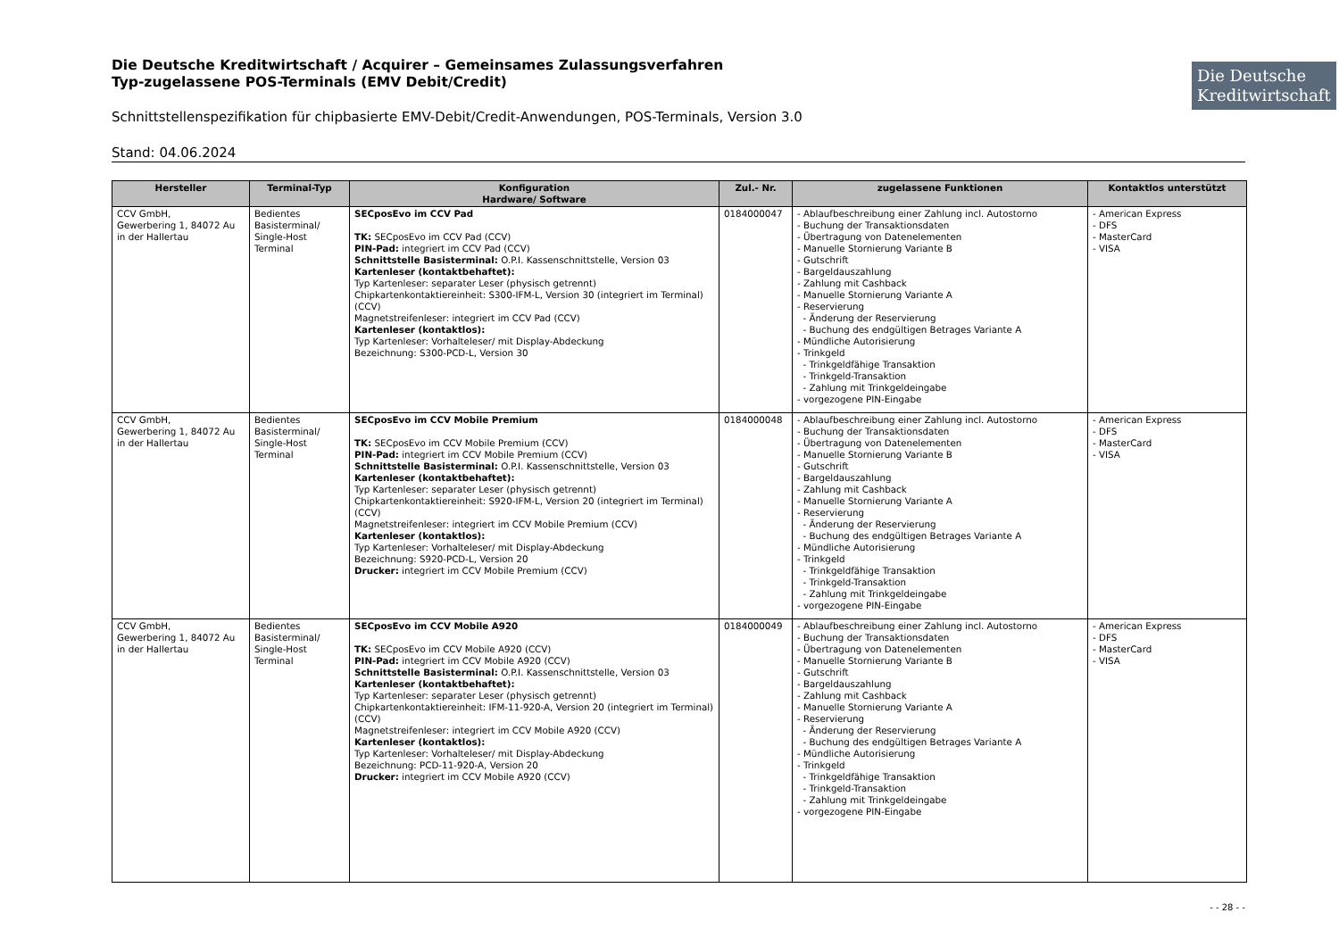Die Deutsche Kreditwirtschaft / Acquirer – Gemeinsames Zulassungsverfahren
Typ-zugelassene POS-Terminals (EMV Debit/Credit)
Die Deutsche Kreditwirtschaft
Schnittstellenspezifikation für chipbasierte EMV-Debit/Credit-Anwendungen, POS-Terminals, Version 3.0
Stand: 04.06.2024
| Hersteller | Terminal-Typ | Konfiguration Hardware/ Software | Zul.- Nr. | zugelassene Funktionen | Kontaktlos unterstützt |
| --- | --- | --- | --- | --- | --- |
| CCV GmbH, Gewerbering 1, 84072 Au in der Hallertau | Bedientes Basisterminal/ Single-Host Terminal | SECposEvo im CCV Pad TK: SECposEvo im CCV Pad (CCV) PIN-Pad: integriert im CCV Pad (CCV) Schnittstelle Basisterminal: O.P.I. Kassenschnittstelle, Version 03 Kartenleser (kontaktbehaftet): Typ Kartenleser: separater Leser (physisch getrennt) Chipkartenkontaktiereinheit: S300-IFM-L, Version 30 (integriert im Terminal) (CCV) Magnetstreifenleser: integriert im CCV Pad (CCV) Kartenleser (kontaktlos): Typ Kartenleser: Vorhalteleser/ mit Display-Abdeckung Bezeichnung: S300-PCD-L, Version 30 | 0184000047 | - Ablaufbeschreibung einer Zahlung incl. Autostorno - Buchung der Transaktionsdaten - Übertragung von Datenelementen - Manuelle Stornierung Variante B - Gutschrift - Bargeldauszahlung - Zahlung mit Cashback - Manuelle Stornierung Variante A - Reservierung - Änderung der Reservierung - Buchung des endgültigen Betrages Variante A - Mündliche Autorisierung - Trinkgeld - Trinkgeldfähige Transaktion - Trinkgeld-Transaktion - Zahlung mit Trinkgeldeingabe - vorgezogene PIN-Eingabe | - American Express - DFS - MasterCard - VISA |
| CCV GmbH, Gewerbering 1, 84072 Au in der Hallertau | Bedientes Basisterminal/ Single-Host Terminal | SECposEvo im CCV Mobile Premium TK: SECposEvo im CCV Mobile Premium (CCV) PIN-Pad: integriert im CCV Mobile Premium (CCV) Schnittstelle Basisterminal: O.P.I. Kassenschnittstelle, Version 03 Kartenleser (kontaktbehaftet): Typ Kartenleser: separater Leser (physisch getrennt) Chipkartenkontaktiereinheit: S920-IFM-L, Version 20 (integriert im Terminal) (CCV) Magnetstreifenleser: integriert im CCV Mobile Premium (CCV) Kartenleser (kontaktlos): Typ Kartenleser: Vorhalteleser/ mit Display-Abdeckung Bezeichnung: S920-PCD-L, Version 20 Drucker: integriert im CCV Mobile Premium (CCV) | 0184000048 | - Ablaufbeschreibung einer Zahlung incl. Autostorno - Buchung der Transaktionsdaten - Übertragung von Datenelementen - Manuelle Stornierung Variante B - Gutschrift - Bargeldauszahlung - Zahlung mit Cashback - Manuelle Stornierung Variante A - Reservierung - Änderung der Reservierung - Buchung des endgültigen Betrages Variante A - Mündliche Autorisierung - Trinkgeld - Trinkgeldfähige Transaktion - Trinkgeld-Transaktion - Zahlung mit Trinkgeldeingabe - vorgezogene PIN-Eingabe | - American Express - DFS - MasterCard - VISA |
| CCV GmbH, Gewerbering 1, 84072 Au in der Hallertau | Bedientes Basisterminal/ Single-Host Terminal | SECposEvo im CCV Mobile A920 TK: SECposEvo im CCV Mobile A920 (CCV) PIN-Pad: integriert im CCV Mobile A920 (CCV) Schnittstelle Basisterminal: O.P.I. Kassenschnittstelle, Version 03 Kartenleser (kontaktbehaftet): Typ Kartenleser: separater Leser (physisch getrennt) Chipkartenkontaktiereinheit: IFM-11-920-A, Version 20 (integriert im Terminal) (CCV) Magnetstreifenleser: integriert im CCV Mobile A920 (CCV) Kartenleser (kontaktlos): Typ Kartenleser: Vorhalteleser/ mit Display-Abdeckung Bezeichnung: PCD-11-920-A, Version 20 Drucker: integriert im CCV Mobile A920 (CCV) | 0184000049 | - Ablaufbeschreibung einer Zahlung incl. Autostorno - Buchung der Transaktionsdaten - Übertragung von Datenelementen - Manuelle Stornierung Variante B - Gutschrift - Bargeldauszahlung - Zahlung mit Cashback - Manuelle Stornierung Variante A - Reservierung - Änderung der Reservierung - Buchung des endgültigen Betrages Variante A - Mündliche Autorisierung - Trinkgeld - Trinkgeldfähige Transaktion - Trinkgeld-Transaktion - Zahlung mit Trinkgeldeingabe - vorgezogene PIN-Eingabe | - American Express - DFS - MasterCard - VISA |
- - 28 - -